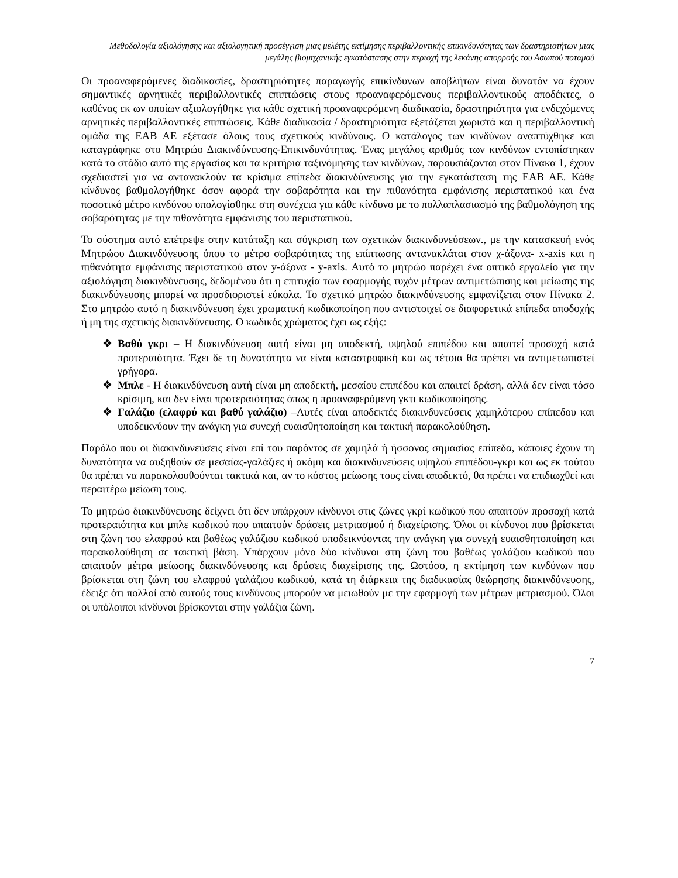Μεθοδολογία αξιολόγησης και αξιολογητική προσέγγιση μιας μελέτης εκτίμησης περιβαλλοντικής επικινδυνότητας των δραστηριοτήτων μιας μεγάλης βιομηχανικής εγκατάστασης στην περιοχή της λεκάνης απορροής του Ασωπού ποταμού
Οι προαναφερόμενες διαδικασίες, δραστηριότητες παραγωγής επικίνδυνων αποβλήτων είναι δυνατόν να έχουν σημαντικές αρνητικές περιβαλλοντικές επιπτώσεις στους προαναφερόμενους περιβαλλοντικούς αποδέκτες, ο καθένας εκ ων οποίων αξιολογήθηκε για κάθε σχετική προαναφερόμενη διαδικασία, δραστηριότητα για ενδεχόμενες αρνητικές περιβαλλοντικές επιπτώσεις. Κάθε διαδικασία / δραστηριότητα εξετάζεται χωριστά και η περιβαλλοντική ομάδα της ΕΑΒ ΑΕ εξέτασε όλους τους σχετικούς κινδύνους. Ο κατάλογος των κινδύνων αναπτύχθηκε και καταγράφηκε στο Μητρώο Διακινδύνευσης-Επικινδυνότητας. Ένας μεγάλος αριθμός των κινδύνων εντοπίστηκαν κατά το στάδιο αυτό της εργασίας και τα κριτήρια ταξινόμησης των κινδύνων, παρουσιάζονται στον Πίνακα 1, έχουν σχεδιαστεί για να αντανακλούν τα κρίσιμα επίπεδα διακινδύνευσης για την εγκατάσταση της ΕΑΒ ΑΕ. Κάθε κίνδυνος βαθμολογήθηκε όσον αφορά την σοβαρότητα και την πιθανότητα εμφάνισης περιστατικού και ένα ποσοτικό μέτρο κινδύνου υπολογίσθηκε στη συνέχεια για κάθε κίνδυνο με το πολλαπλασιασμό της βαθμολόγηση της σοβαρότητας με την πιθανότητα εμφάνισης του περιστατικού.
Το σύστημα αυτό επέτρεψε στην κατάταξη και σύγκριση των σχετικών διακινδυνεύσεων., με την κατασκευή ενός Μητρώου Διακινδύνευσης όπου το μέτρο σοβαρότητας της επίπτωσης αντανακλάται στον χ-άξονα- x-axis και η πιθανότητα εμφάνισης περιστατικού στον y-άξονα - y-axis. Αυτό το μητρώο παρέχει ένα οπτικό εργαλείο για την αξιολόγηση διακινδύνευσης, δεδομένου ότι η επιτυχία των εφαρμογής τυχόν μέτρων αντιμετώπισης και μείωσης της διακινδύνευσης μπορεί να προσδιοριστεί εύκολα. Το σχετικό μητρώο διακινδύνευσης εμφανίζεται στον Πίνακα 2. Στο μητρώο αυτό η διακινδύνευση έχει χρωματική κωδικοποίηση που αντιστοιχεί σε διαφορετικά επίπεδα αποδοχής ή μη της σχετικής διακινδύνευσης. Ο κωδικός χρώματος έχει ως εξής:
❖ Βαθύ γκρι – Η διακινδύνευση αυτή είναι μη αποδεκτή, υψηλού επιπέδου και απαιτεί προσοχή κατά προτεραιότητα. Έχει δε τη δυνατότητα να είναι καταστροφική και ως τέτοια θα πρέπει να αντιμετωπιστεί γρήγορα.
❖ Μπλε - Η διακινδύνευση αυτή είναι μη αποδεκτή, μεσαίου επιπέδου και απαιτεί δράση, αλλά δεν είναι τόσο κρίσιμη, και δεν είναι προτεραιότητας όπως η προαναφερόμενη γκτι κωδικοποίησης.
❖ Γαλάζιο (ελαφρύ και βαθύ γαλάζιο) –Αυτές είναι αποδεκτές διακινδυνεύσεις χαμηλότερου επίπεδου και υποδεικνύουν την ανάγκη για συνεχή ευαισθητοποίηση και τακτική παρακολούθηση.
Παρόλο που οι διακινδυνεύσεις είναι επί του παρόντος σε χαμηλά ή ήσσονος σημασίας επίπεδα, κάποιες έχουν τη δυνατότητα να αυξηθούν σε μεσαίας-γαλάζιες ή ακόμη και διακινδυνεύσεις υψηλού επιπέδου-γκρι και ως εκ τούτου θα πρέπει να παρακολουθούνται τακτικά και, αν το κόστος μείωσης τους είναι αποδεκτό, θα πρέπει να επιδιωχθεί και περαιτέρω μείωση τους.
Το μητρώο διακινδύνευσης δείχνει ότι δεν υπάρχουν κίνδυνοι στις ζώνες γκρί κωδικού που απαιτούν προσοχή κατά προτεραιότητα και μπλε κωδικού που απαιτούν δράσεις μετριασμού ή διαχείρισης. Όλοι οι κίνδυνοι που βρίσκεται στη ζώνη του ελαφρού και βαθέως γαλάζιου κωδικού υποδεικνύοντας την ανάγκη για συνεχή ευαισθητοποίηση και παρακολούθηση σε τακτική βάση. Υπάρχουν μόνο δύο κίνδυνοι στη ζώνη του βαθέως γαλάζιου κωδικού που απαιτούν μέτρα μείωσης διακινδύνευσης και δράσεις διαχείρισης της. Ωστόσο, η εκτίμηση των κινδύνων που βρίσκεται στη ζώνη του ελαφρού γαλάζιου κωδικού, κατά τη διάρκεια της διαδικασίας θεώρησης διακινδύνευσης, έδειξε ότι πολλοί από αυτούς τους κινδύνους μπορούν να μειωθούν με την εφαρμογή των μέτρων μετριασμού. Όλοι οι υπόλοιποι κίνδυνοι βρίσκονται στην γαλάζια ζώνη.
7